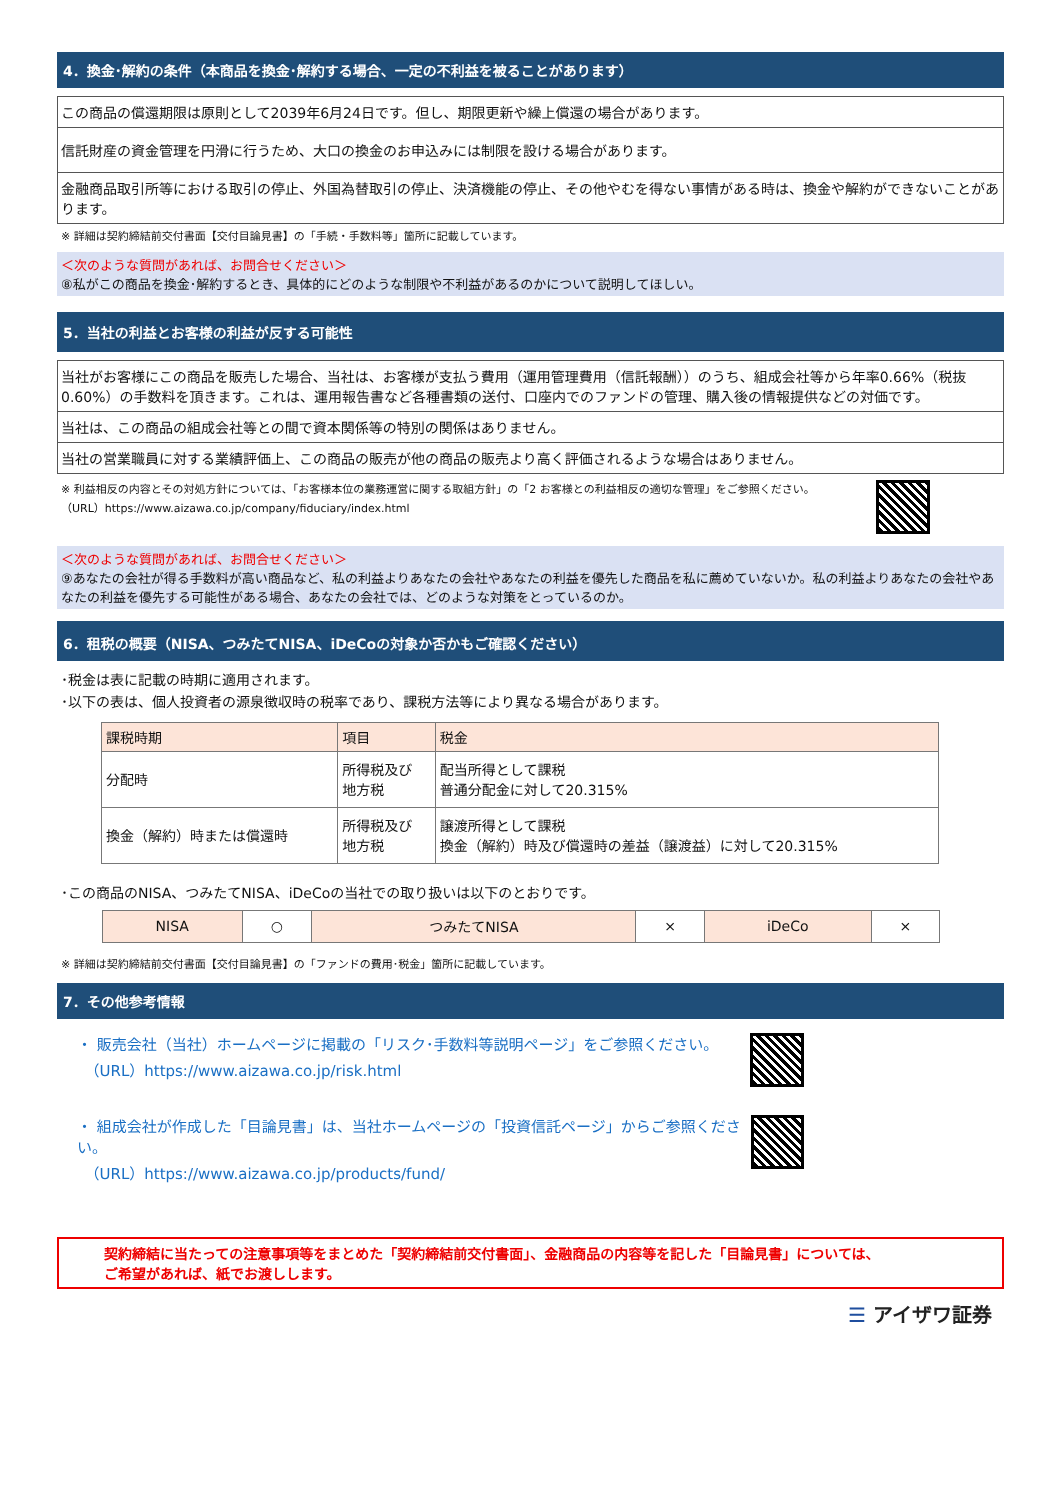4．換金･解約の条件（本商品を換金･解約する場合、一定の不利益を被ることがあります）
この商品の償還期限は原則として2039年6月24日です。但し、期限更新や繰上償還の場合があります。
信託財産の資金管理を円滑に行うため、大口の換金のお申込みには制限を設ける場合があります。
金融商品取引所等における取引の停止、外国為替取引の停止、決済機能の停止、その他やむを得ない事情がある時は、換金や解約ができないことがあります。
※ 詳細は契約締結前交付書面【交付目論見書】の「手続・手数料等」箇所に記載しています。
＜次のような質問があれば、お問合せください＞
⑧私がこの商品を換金･解約するとき、具体的にどのような制限や不利益があるのかについて説明してほしい。
5．当社の利益とお客様の利益が反する可能性
当社がお客様にこの商品を販売した場合、当社は、お客様が支払う費用（運用管理費用（信託報酬））のうち、組成会社等から年率0.66%（税抜0.60%）の手数料を頂きます。これは、運用報告書など各種書類の送付、口座内でのファンドの管理、購入後の情報提供などの対価です。
当社は、この商品の組成会社等との間で資本関係等の特別の関係はありません。
当社の営業職員に対する業績評価上、この商品の販売が他の商品の販売より高く評価されるような場合はありません。
※ 利益相反の内容とその対処方針については、「お客様本位の業務運営に関する取組方針」の「2 お客様との利益相反の適切な管理」をご参照ください。
（URL）https://www.aizawa.co.jp/company/fiduciary/index.html
＜次のような質問があれば、お問合せください＞
⑨あなたの会社が得る手数料が高い商品など、私の利益よりあなたの会社やあなたの利益を優先した商品を私に薦めていないか。私の利益よりあなたの会社やあなたの利益を優先する可能性がある場合、あなたの会社では、どのような対策をとっているのか。
6．租税の概要（NISA、つみたてNISA、iDeCoの対象か否かもご確認ください）
･税金は表に記載の時期に適用されます。
･以下の表は、個人投資者の源泉徴収時の税率であり、課税方法等により異なる場合があります。
| 課税時期 | 項目 | 税金 |
| --- | --- | --- |
| 分配時 | 所得税及び 地方税 | 配当所得として課税 普通分配金に対して20.315% |
| 換金（解約）時または償還時 | 所得税及び 地方税 | 譲渡所得として課税 換金（解約）時及び償還時の差益（譲渡益）に対して20.315% |
･この商品のNISA、つみたてNISA、iDeCoの当社での取り扱いは以下のとおりです。
| NISA | ○ | つみたてNISA | × | iDeCo | × |
※ 詳細は契約締結前交付書面【交付目論見書】の「ファンドの費用･税金」箇所に記載しています。
7．その他参考情報
・ 販売会社（当社）ホームページに掲載の「リスク･手数料等説明ページ」をご参照ください。
　（URL）https://www.aizawa.co.jp/risk.html
・ 組成会社が作成した「目論見書」は、当社ホームページの「投資信託ページ」からご参照ください。
　（URL）https://www.aizawa.co.jp/products/fund/
契約締結に当たっての注意事項等をまとめた「契約締結前交付書面」、金融商品の内容等を記した「目論見書」については、
ご希望があれば、紙でお渡しします。
☰ アイザワ証券